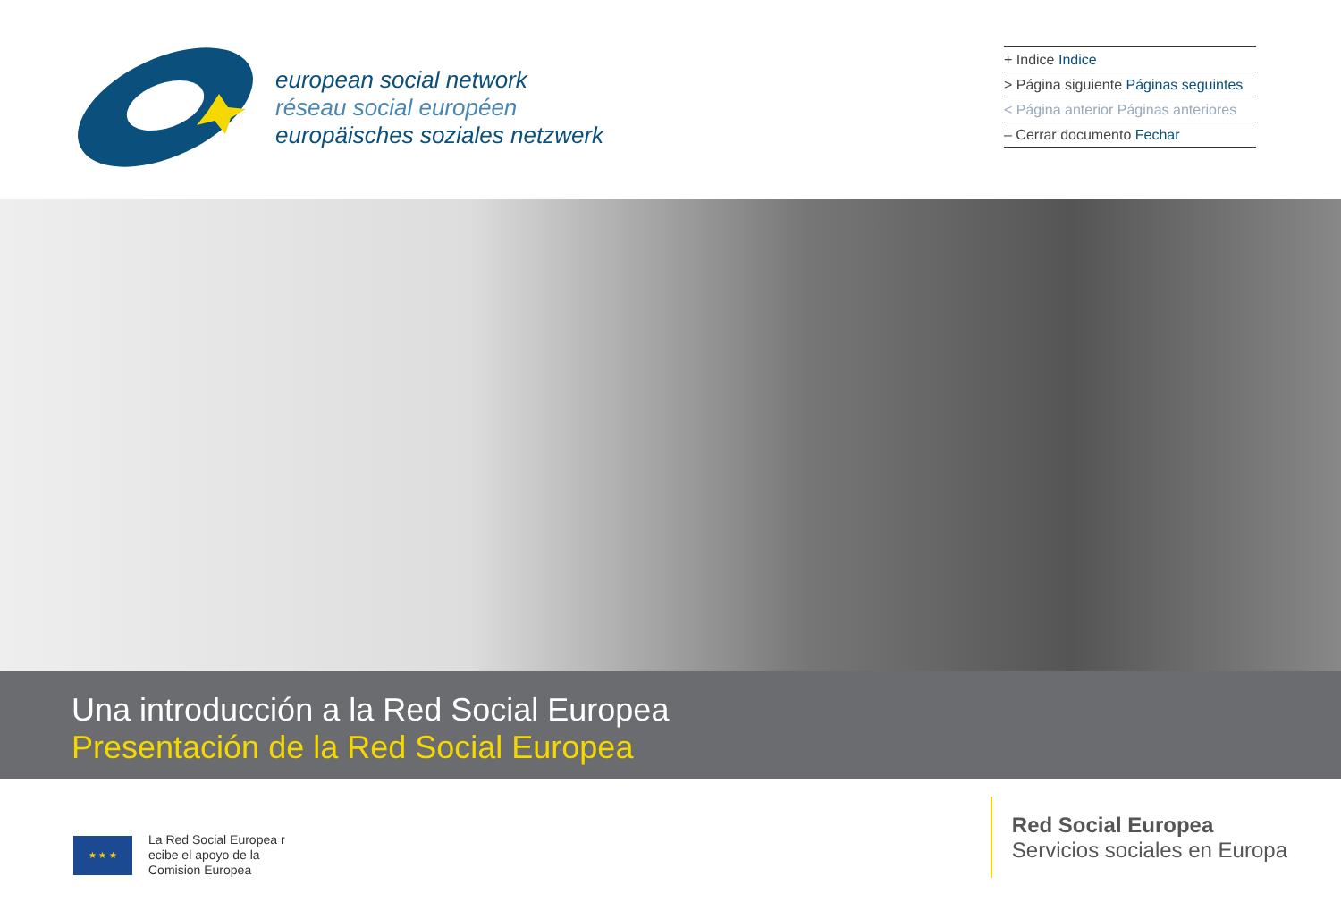european social network
réseau social européen
europäisches soziales netzwerk
+ Indice Indice
> Página siguiente Páginas seguintes
< Página anterior Páginas anteriores
– Cerrar documento Fechar
Una introducción a la Red Social Europea
Presentación de la Red Social Europea
★ ★ ★
La Red Social Europea r
ecibe el apoyo de la
Comision Europea
Red Social Europea
Servicios sociales en Europa